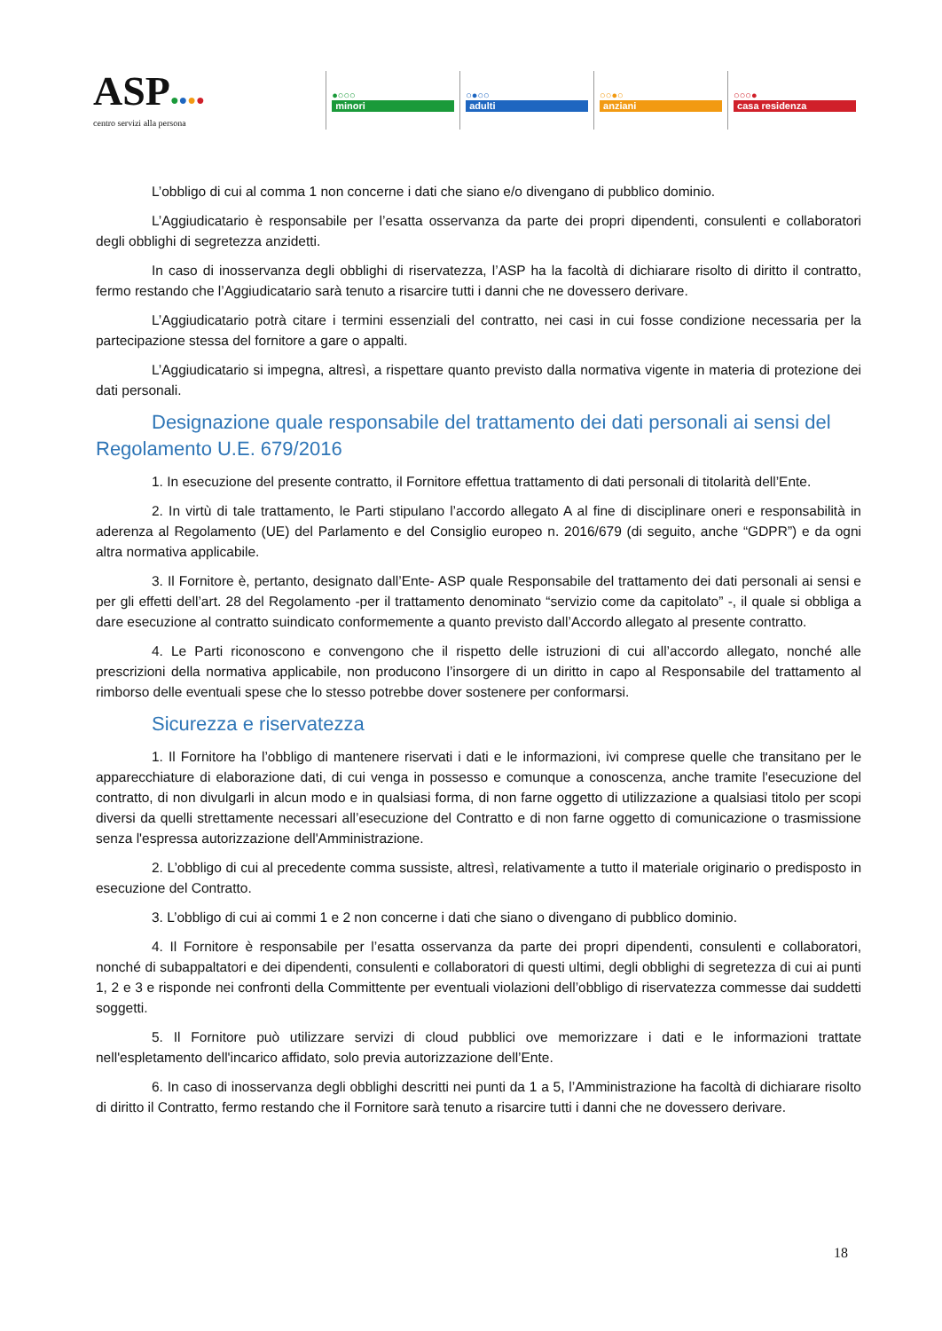ASP●●●●
centro servizi alla persona
●○○○
minori
○●○○
adulti
○○●○
anziani
○○○●
casa residenza
L’obbligo di cui al comma 1 non concerne i dati che siano e/o divengano di pubblico dominio.
L’Aggiudicatario è responsabile per l’esatta osservanza da parte dei propri dipendenti, consulenti e collaboratori degli obblighi di segretezza anzidetti.
In caso di inosservanza degli obblighi di riservatezza, l’ASP ha la facoltà di dichiarare risolto di diritto il contratto, fermo restando che l’Aggiudicatario sarà tenuto a risarcire tutti i danni che ne dovessero derivare.
L’Aggiudicatario potrà citare i termini essenziali del contratto, nei casi in cui fosse condizione necessaria per la partecipazione stessa del fornitore a gare o appalti.
L’Aggiudicatario si impegna, altresì, a rispettare quanto previsto dalla normativa vigente in materia di protezione dei dati personali.
Designazione quale responsabile del trattamento dei dati personali ai sensi del Regolamento U.E. 679/2016
1. In esecuzione del presente contratto, il Fornitore effettua trattamento di dati personali di titolarità dell’Ente.
2. In virtù di tale trattamento, le Parti stipulano l’accordo allegato A al fine di disciplinare oneri e responsabilità in aderenza al Regolamento (UE) del Parlamento e del Consiglio europeo n. 2016/679 (di seguito, anche “GDPR”) e da ogni altra normativa applicabile.
3. Il Fornitore è, pertanto, designato dall’Ente- ASP quale Responsabile del trattamento dei dati personali ai sensi e per gli effetti dell’art. 28 del Regolamento -per il trattamento denominato “servizio come da capitolato” -, il quale si obbliga a dare esecuzione al contratto suindicato conformemente a quanto previsto dall’Accordo allegato al presente contratto.
4. Le Parti riconoscono e convengono che il rispetto delle istruzioni di cui all’accordo allegato, nonché alle prescrizioni della normativa applicabile, non producono l’insorgere di un diritto in capo al Responsabile del trattamento al rimborso delle eventuali spese che lo stesso potrebbe dover sostenere per conformarsi.
Sicurezza e riservatezza
1. Il Fornitore ha l’obbligo di mantenere riservati i dati e le informazioni, ivi comprese quelle che transitano per le apparecchiature di elaborazione dati, di cui venga in possesso e comunque a conoscenza, anche tramite l'esecuzione del contratto, di non divulgarli in alcun modo e in qualsiasi forma, di non farne oggetto di utilizzazione a qualsiasi titolo per scopi diversi da quelli strettamente necessari all’esecuzione del Contratto e di non farne oggetto di comunicazione o trasmissione senza l'espressa autorizzazione dell'Amministrazione.
2. L’obbligo di cui al precedente comma sussiste, altresì, relativamente a tutto il materiale originario o predisposto in esecuzione del Contratto.
3. L’obbligo di cui ai commi 1 e 2 non concerne i dati che siano o divengano di pubblico dominio.
4. Il Fornitore è responsabile per l’esatta osservanza da parte dei propri dipendenti, consulenti e collaboratori, nonché di subappaltatori e dei dipendenti, consulenti e collaboratori di questi ultimi, degli obblighi di segretezza di cui ai punti 1, 2 e 3 e risponde nei confronti della Committente per eventuali violazioni dell’obbligo di riservatezza commesse dai suddetti soggetti.
5. Il Fornitore può utilizzare servizi di cloud pubblici ove memorizzare i dati e le informazioni trattate nell'espletamento dell'incarico affidato, solo previa autorizzazione dell’Ente.
6. In caso di inosservanza degli obblighi descritti nei punti da 1 a 5, l’Amministrazione ha facoltà di dichiarare risolto di diritto il Contratto, fermo restando che il Fornitore sarà tenuto a risarcire tutti i danni che ne dovessero derivare.
18